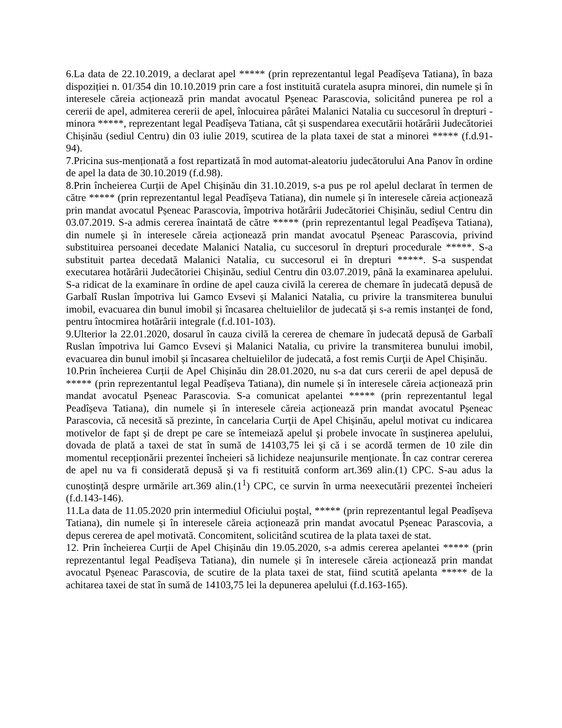6.La data de 22.10.2019, a declarat apel ***** (prin reprezentantul legal Peadîșeva Tatiana), în baza dispoziției n. 01/354 din 10.10.2019 prin care a fost instituită curatela asupra minorei, din numele și în interesele căreia acționează prin mandat avocatul Pșeneac Parascovia, solicitând punerea pe rol a cererii de apel, admiterea cererii de apel, înlocuirea pârâtei Malanici Natalia cu succesorul în drepturi - minora *****, reprezentant legal Peadîșeva Tatiana, cât și suspendarea executării hotărârii Judecătoriei Chișinău (sediul Centru) din 03 iulie 2019, scutirea de la plata taxei de stat a minorei ***** (f.d.91-94).
7.Pricina sus-menționată a fost repartizată în mod automat-aleatoriu judecătorului Ana Panov în ordine de apel la data de 30.10.2019 (f.d.98).
8.Prin încheierea Curții de Apel Chișinău din 31.10.2019, s-a pus pe rol apelul declarat în termen de către ***** (prin reprezentantul legal Peadîșeva Tatiana), din numele și în interesele căreia acționează prin mandat avocatul Pșeneac Parascovia, împotriva hotărârii Judecătoriei Chișinău, sediul Centru din 03.07.2019. S-a admis cererea înaintată de către ***** (prin reprezentantul legal Peadîșeva Tatiana), din numele și în interesele căreia acționează prin mandat avocatul Pșeneac Parascovia, privind substituirea persoanei decedate Malanici Natalia, cu succesorul în drepturi procedurale *****. S-a substituit partea decedată Malanici Natalia, cu succesorul ei în drepturi *****. S-a suspendat executarea hotărârii Judecătoriei Chișinău, sediul Centru din 03.07.2019, până la examinarea apelului. S-a ridicat de la examinare în ordine de apel cauza civilă la cererea de chemare în judecată depusă de Garbalî Ruslan împotriva lui Gamco Evsevi și Malanici Natalia, cu privire la transmiterea bunului imobil, evacuarea din bunul imobil și încasarea cheltuielilor de judecată și s-a remis instanței de fond, pentru întocmirea hotărârii integrale (f.d.101-103).
9.Ulterior la 22.01.2020, dosarul în cauza civilă la cererea de chemare în judecată depusă de Garbalî Ruslan împotriva lui Gamco Evsevi și Malanici Natalia, cu privire la transmiterea bunului imobil, evacuarea din bunul imobil și încasarea cheltuielilor de judecată, a fost remis Curţii de Apel Chișinău.
10.Prin încheierea Curții de Apel Chișinău din 28.01.2020, nu s-a dat curs cererii de apel depusă de ***** (prin reprezentantul legal Peadîșeva Tatiana), din numele și în interesele căreia acționează prin mandat avocatul Pșeneac Parascovia. S-a comunicat apelantei ***** (prin reprezentantul legal Peadîșeva Tatiana), din numele și în interesele căreia acționează prin mandat avocatul Pșeneac Parascovia, că necesită să prezinte, în cancelaria Curţii de Apel Chișinău, apelul motivat cu indicarea motivelor de fapt şi de drept pe care se întemeiază apelul şi probele invocate în susţinerea apelului, dovada de plată a taxei de stat în sumă de 14103,75 lei şi că i se acordă termen de 10 zile din momentul recepționării prezentei încheieri să lichideze neajunsurile menţionate. În caz contrar cererea de apel nu va fi considerată depusă şi va fi restituită conform art.369 alin.(1) CPC. S-au adus la cunoștință despre urmările art.369 alin.(1<sup>1</sup>) CPC, ce survin în urma neexecutării prezentei încheieri (f.d.143-146).
11.La data de 11.05.2020 prin intermediul Oficiului poştal, ***** (prin reprezentantul legal Peadîșeva Tatiana), din numele și în interesele căreia acționează prin mandat avocatul Pșeneac Parascovia, a depus cererea de apel motivată. Concomitent, solicitând scutirea de la plata taxei de stat.
12. Prin încheierea Curții de Apel Chișinău din 19.05.2020, s-a admis cererea apelantei ***** (prin reprezentantul legal Peadîșeva Tatiana), din numele și în interesele căreia acționează prin mandat avocatul Pșeneac Parascovia, de scutire de la plata taxei de stat, fiind scutită apelanta ***** de la achitarea taxei de stat în sumă de 14103,75 lei la depunerea apelului (f.d.163-165).